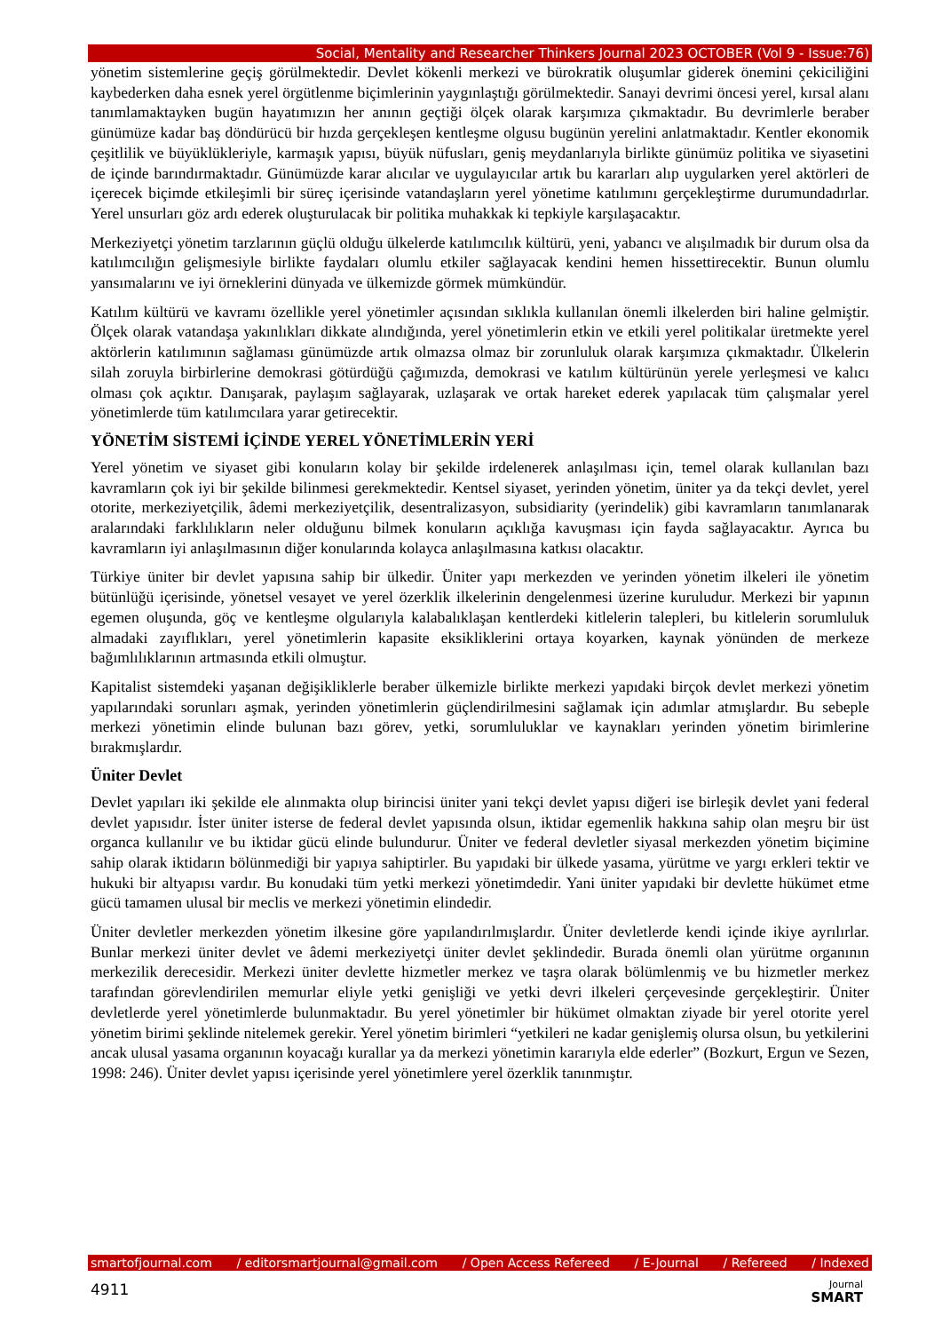Social, Mentality and Researcher Thinkers Journal 2023 OCTOBER (Vol 9 - Issue:76)
yönetim sistemlerine geçiş görülmektedir. Devlet kökenli merkezi ve bürokratik oluşumlar giderek önemini çekiciliğini kaybederken daha esnek yerel örgütlenme biçimlerinin yaygınlaştığı görülmektedir. Sanayi devrimi öncesi yerel, kırsal alanı tanımlamaktayken bugün hayatımızın her anının geçtiği ölçek olarak karşımıza çıkmaktadır. Bu devrimlerle beraber günümüze kadar baş döndürücü bir hızda gerçekleşen kentleşme olgusu bugünün yerelini anlatmaktadır. Kentler ekonomik çeşitlilik ve büyüklükleriyle, karmaşık yapısı, büyük nüfusları, geniş meydanlarıyla birlikte günümüz politika ve siyasetini de içinde barındırmaktadır. Günümüzde karar alıcılar ve uygulayıcılar artık bu kararları alıp uygularken yerel aktörleri de içerecek biçimde etkileşimli bir süreç içerisinde vatandaşların yerel yönetime katılımını gerçekleştirme durumundadırlar. Yerel unsurları göz ardı ederek oluşturulacak bir politika muhakkak ki tepkiyle karşılaşacaktır.
Merkeziyetçi yönetim tarzlarının güçlü olduğu ülkelerde katılımcılık kültürü, yeni, yabancı ve alışılmadık bir durum olsa da katılımcılığın gelişmesiyle birlikte faydaları olumlu etkiler sağlayacak kendini hemen hissettirecektir. Bunun olumlu yansımalarını ve iyi örneklerini dünyada ve ülkemizde görmek mümkündür.
Katılım kültürü ve kavramı özellikle yerel yönetimler açısından sıklıkla kullanılan önemli ilkelerden biri haline gelmiştir. Ölçek olarak vatandaşa yakınlıkları dikkate alındığında, yerel yönetimlerin etkin ve etkili yerel politikalar üretmekte yerel aktörlerin katılımının sağlaması günümüzde artık olmazsa olmaz bir zorunluluk olarak karşımıza çıkmaktadır. Ülkelerin silah zoruyla birbirlerine demokrasi götürdüğü çağımızda, demokrasi ve katılım kültürünün yerele yerleşmesi ve kalıcı olması çok açıktır. Danışarak, paylaşım sağlayarak, uzlaşarak ve ortak hareket ederek yapılacak tüm çalışmalar yerel yönetimlerde tüm katılımcılara yarar getirecektir.
YÖNETİM SİSTEMİ İÇİNDE YEREL YÖNETİMLERİN YERİ
Yerel yönetim ve siyaset gibi konuların kolay bir şekilde irdelenerek anlaşılması için, temel olarak kullanılan bazı kavramların çok iyi bir şekilde bilinmesi gerekmektedir. Kentsel siyaset, yerinden yönetim, üniter ya da tekçi devlet, yerel otorite, merkeziyetçilik, âdemi merkeziyetçilik, desentralizasyon, subsidiarity (yerindelik) gibi kavramların tanımlanarak aralarındaki farklılıkların neler olduğunu bilmek konuların açıklığa kavuşması için fayda sağlayacaktır. Ayrıca bu kavramların iyi anlaşılmasının diğer konularında kolayca anlaşılmasına katkısı olacaktır.
Türkiye üniter bir devlet yapısına sahip bir ülkedir. Üniter yapı merkezden ve yerinden yönetim ilkeleri ile yönetim bütünlüğü içerisinde, yönetsel vesayet ve yerel özerklik ilkelerinin dengelenmesi üzerine kuruludur. Merkezi bir yapının egemen oluşunda, göç ve kentleşme olgularıyla kalabalıklaşan kentlerdeki kitlelerin talepleri, bu kitlelerin sorumluluk almadaki zayıflıkları, yerel yönetimlerin kapasite eksikliklerini ortaya koyarken, kaynak yönünden de merkeze bağımlılıklarının artmasında etkili olmuştur.
Kapitalist sistemdeki yaşanan değişikliklerle beraber ülkemizle birlikte merkezi yapıdaki birçok devlet merkezi yönetim yapılarındaki sorunları aşmak, yerinden yönetimlerin güçlendirilmesini sağlamak için adımlar atmışlardır. Bu sebeple merkezi yönetimin elinde bulunan bazı görev, yetki, sorumluluklar ve kaynakları yerinden yönetim birimlerine bırakmışlardır.
Üniter Devlet
Devlet yapıları iki şekilde ele alınmakta olup birincisi üniter yani tekçi devlet yapısı diğeri ise birleşik devlet yani federal devlet yapısıdır. İster üniter isterse de federal devlet yapısında olsun, iktidar egemenlik hakkına sahip olan meşru bir üst organca kullanılır ve bu iktidar gücü elinde bulundurur. Üniter ve federal devletler siyasal merkezden yönetim biçimine sahip olarak iktidarın bölünmediği bir yapıya sahiptirler. Bu yapıdaki bir ülkede yasama, yürütme ve yargı erkleri tektir ve hukuki bir altyapısı vardır. Bu konudaki tüm yetki merkezi yönetimdedir. Yani üniter yapıdaki bir devlette hükümet etme gücü tamamen ulusal bir meclis ve merkezi yönetimin elindedir.
Üniter devletler merkezden yönetim ilkesine göre yapılandırılmışlardır. Üniter devletlerde kendi içinde ikiye ayrılırlar. Bunlar merkezi üniter devlet ve âdemi merkeziyetçi üniter devlet şeklindedir. Burada önemli olan yürütme organının merkezilik derecesidir. Merkezi üniter devlette hizmetler merkez ve taşra olarak bölümlenmiş ve bu hizmetler merkez tarafından görevlendirilen memurlar eliyle yetki genişliği ve yetki devri ilkeleri çerçevesinde gerçekleştirir. Üniter devletlerde yerel yönetimlerde bulunmaktadır. Bu yerel yönetimler bir hükümet olmaktan ziyade bir yerel otorite yerel yönetim birimi şeklinde nitelemek gerekir. Yerel yönetim birimleri “yetkileri ne kadar genişlemiş olursa olsun, bu yetkilerini ancak ulusal yasama organının koyacağı kurallar ya da merkezi yönetimin kararıyla elde ederler” (Bozkurt, Ergun ve Sezen, 1998: 246). Üniter devlet yapısı içerisinde yerel yönetimlere yerel özerklik tanınmıştır.
smartofjournal.com / editorsmartjournal@gmail.com / Open Access Refereed / E-Journal / Refereed / Indexed
4911
Journal
SMART